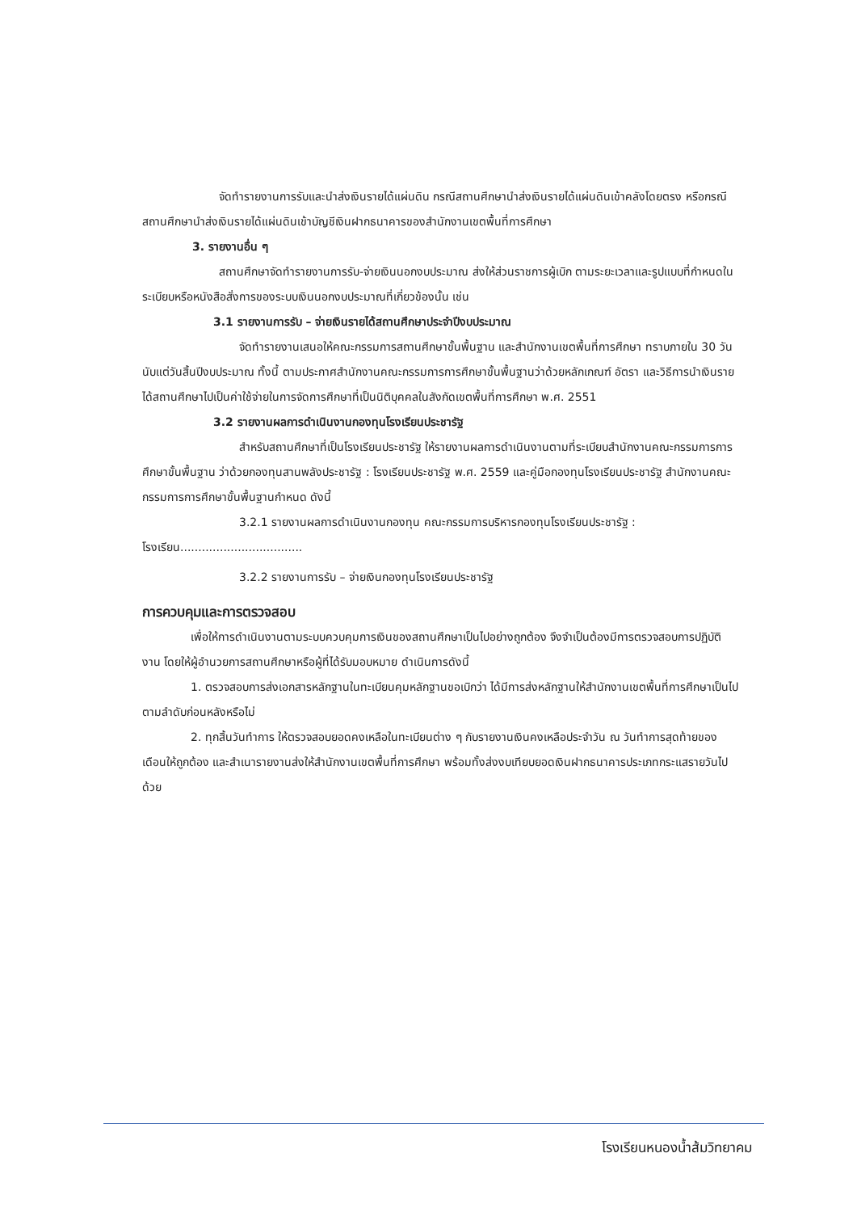จัดทำรายงานการรับและนำส่งเงินรายได้แผ่นดิน กรณีสถานศึกษานำส่งเงินรายได้แผ่นดินเข้าคลังโดยตรง หรือกรณีสถานศึกษานำส่งเงินรายได้แผ่นดินเข้าบัญชีเงินฝากธนาคารของสำนักงานเขตพื้นที่การศึกษา
3. รายงานอื่น ๆ
สถานศึกษาจัดทำรายงานการรับ-จ่ายเงินนอกงบประมาณ ส่งให้ส่วนราชการผู้เบิก ตามระยะเวลาและรูปแบบที่กำหนดในระเบียบหรือหนังสือสั่งการของระบบเงินนอกงบประมาณที่เกี่ยวข้องนั้น เช่น
3.1 รายงานการรับ – จ่ายเงินรายได้สถานศึกษาประจำปีงบประมาณ
จัดทำรายงานเสนอให้คณะกรรมการสถานศึกษาขั้นพื้นฐาน และสำนักงานเขตพื้นที่การศึกษา ทราบภายใน 30 วัน นับแต่วันสิ้นปีงบประมาณ ทั้งนี้ ตามประกาศสำนักงานคณะกรรมการการศึกษาขั้นพื้นฐานว่าด้วยหลักเกณฑ์ อัตรา และวิธีการนำเงินรายได้สถานศึกษาไปเป็นค่าใช้จ่ายในการจัดการศึกษาที่เป็นนิติบุคคลในสังกัดเขตพื้นที่การศึกษา พ.ศ. 2551
3.2 รายงานผลการดำเนินงานกองทุนโรงเรียนประชารัฐ
สำหรับสถานศึกษาที่เป็นโรงเรียนประชารัฐ ให้รายงานผลการดำเนินงานตามที่ระเบียบสำนักงานคณะกรรมการการศึกษาขั้นพื้นฐาน ว่าด้วยกองทุนสานพลังประชารัฐ : โรงเรียนประชารัฐ พ.ศ. 2559 และคู่มือกองทุนโรงเรียนประชารัฐ สำนักงานคณะกรรมการการศึกษาขั้นพื้นฐานกำหนด ดังนี้
3.2.1 รายงานผลการดำเนินงานกองทุน คณะกรรมการบริหารกองทุนโรงเรียนประชารัฐ : โรงเรียน..................................
3.2.2 รายงานการรับ – จ่ายเงินกองทุนโรงเรียนประชารัฐ
การควบคุมและการตรวจสอบ
เพื่อให้การดำเนินงานตามระบบควบคุมการเงินของสถานศึกษาเป็นไปอย่างถูกต้อง จึงจำเป็นต้องมีการตรวจสอบการปฏิบัติงาน โดยให้ผู้อำนวยการสถานศึกษาหรือผู้ที่ได้รับมอบหมาย ดำเนินการดังนี้
1. ตรวจสอบการส่งเอกสารหลักฐานในทะเบียนคุมหลักฐานขอเบิกว่า ได้มีการส่งหลักฐานให้สำนักงานเขตพื้นที่การศึกษาเป็นไปตามลำดับก่อนหลังหรือไม่
2. ทุกสิ้นวันทำการ ให้ตรวจสอบยอดคงเหลือในทะเบียนต่าง ๆ กับรายงานเงินคงเหลือประจำวัน ณ วันทำการสุดท้ายของเดือนให้ถูกต้อง และสำเนารายงานส่งให้สำนักงานเขตพื้นที่การศึกษา พร้อมทั้งส่งงบเทียบยอดเงินฝากธนาคารประเภทกระแสรายวันไปด้วย
โรงเรียนหนองน้ำส้มวิทยาคม